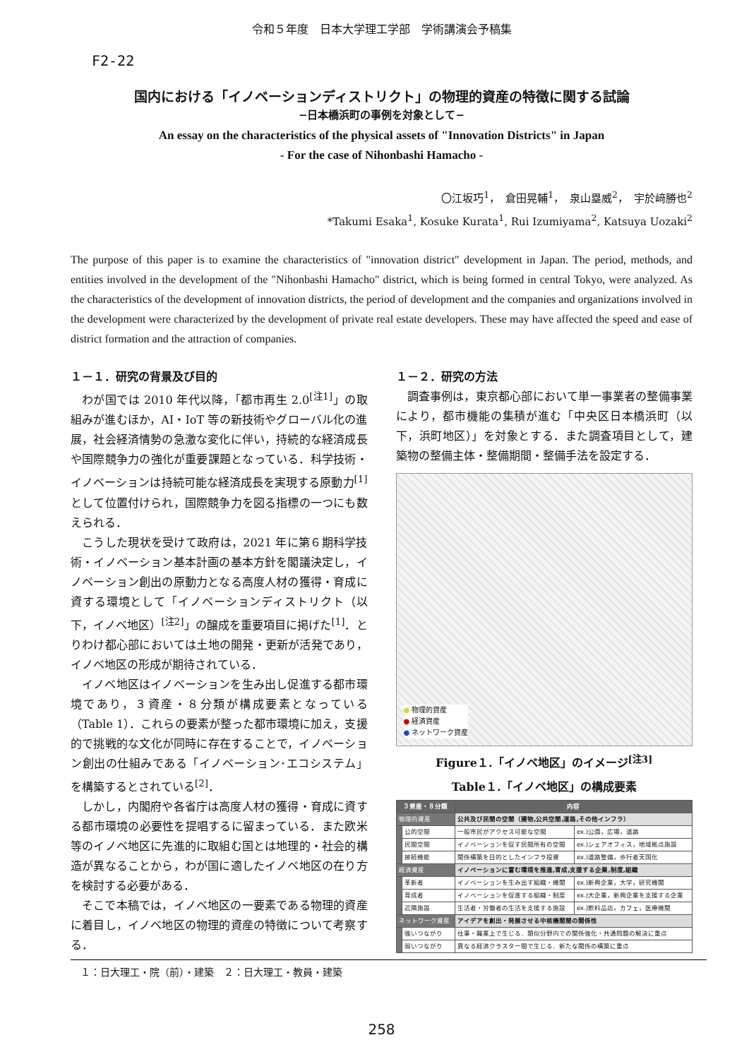令和５年度　日本大学理工学部　学術講演会予稿集
F2-22
国内における「イノベーションディストリクト」の物理的資産の特徴に関する試論
−日本橋浜町の事例を対象として−
An essay on the characteristics of the physical assets of "Innovation Districts" in Japan
- For the case of Nihonbashi Hamacho -
〇江坂巧<sup>1</sup>，　倉田晃輔<sup>1</sup>，　泉山塁威<sup>2</sup>，　宇於﨑勝也<sup>2</sup>
*Takumi Esaka<sup>1</sup>, Kosuke Kurata<sup>1</sup>, Rui Izumiyama<sup>2</sup>, Katsuya Uozaki<sup>2</sup>
The purpose of this paper is to examine the characteristics of "innovation district" development in Japan. The period, methods, and entities involved in the development of the "Nihonbashi Hamacho" district, which is being formed in central Tokyo, were analyzed. As the characteristics of the development of innovation districts, the period of development and the companies and organizations involved in the development were characterized by the development of private real estate developers. These may have affected the speed and ease of district formation and the attraction of companies.
１－１．研究の背景及び目的
わが国では 2010 年代以降，「都市再生 2.0<sup>[注1]</sup>」の取組みが進むほか，AI・IoT 等の新技術やグローバル化の進展，社会経済情勢の急激な変化に伴い，持続的な経済成長や国際競争力の強化が重要課題となっている．科学技術・イノベーションは持続可能な経済成長を実現する原動力<sup>[1]</sup>として位置付けられ，国際競争力を図る指標の一つにも数えられる．
こうした現状を受けて政府は，2021 年に第６期科学技術・イノベーション基本計画の基本方針を閣議決定し，イノベーション創出の原動力となる高度人材の獲得・育成に資する環境として「イノベーションディストリクト（以下，イノベ地区）<sup>[注2]</sup>」の醸成を重要項目に掲げた<sup>[1]</sup>．とりわけ都心部においては土地の開発・更新が活発であり，イノベ地区の形成が期待されている．
イノベ地区はイノベーションを生み出し促進する都市環境であり，３資産・８分類が構成要素となっている（Table 1）．これらの要素が整った都市環境に加え，支援的で挑戦的な文化が同時に存在することで，イノベーション創出の仕組みである「イノベーション･エコシステム」を構築するとされている<sup>[2]</sup>．
しかし，内閣府や各省庁は高度人材の獲得・育成に資する都市環境の必要性を提唱するに留まっている．また欧米等のイノベ地区に先進的に取組む国とは地理的・社会的構造が異なることから，わが国に適したイノベ地区の在り方を検討する必要がある．
そこで本稿では，イノベ地区の一要素である物理的資産に着目し，イノベ地区の物理的資産の特徴について考察する．
１－２．研究の方法
調査事例は，東京都心部において単一事業者の整備事業により，都市機能の集積が進む「中央区日本橋浜町（以下，浜町地区）」を対象とする．また調査項目として，建築物の整備主体・整備期間・整備手法を設定する．
● 物理的資産
● 経済資産
● ネットワーク資産
Figure１.「イノベ地区」のイメージ<sup>[注3]</sup>
Table１.「イノベ地区」の構成要素
| ３資産・８分類 | | 内容 | |
| --- | --- | --- | --- |
| 物理的資産 | | 公共及び民間の空間（建物,公共空間,道路,その他インフラ） | |
| | 公的空間 | 一般市民がアクセス可能な空間 | ex.)公園，広場，道路 |
| | 民間空間 | イノベーションを促す民間所有の空間 | ex.)シェアオフィス，地域拠点施設 |
| | 接続機能 | 関係構築を目的としたインフラ投資 | ex.)道路整備，歩行者天国化 |
| 経済資産 | | イノベーションに富む環境を推進,育成,支援する企業,制度,組織 | |
| | 革新者 | イノベーションを生み出す組織・機関 | ex.)新興企業，大学，研究機関 |
| | 育成者 | イノベーションを促進する組織・制度 | ex.)大企業，新興企業を支援する企業 |
| | 近隣施設 | 生活者・労働者の生活を支援する施設 | ex.)飲料品店，カフェ，医療機関 |
| ネットワーク資産 | | アイデアを創出・発展させる中核機関間の関係性 | |
| | 強いつながり | 仕事・職業上で生じる．類似分野内での関係強化・共通問題の解決に重点 | |
| | 弱いつながり | 異なる経済クラスター間で生じる．新たな関係の構築に重点 | |
１：日大理工・院（前）・建築　２：日大理工・教員・建築
258